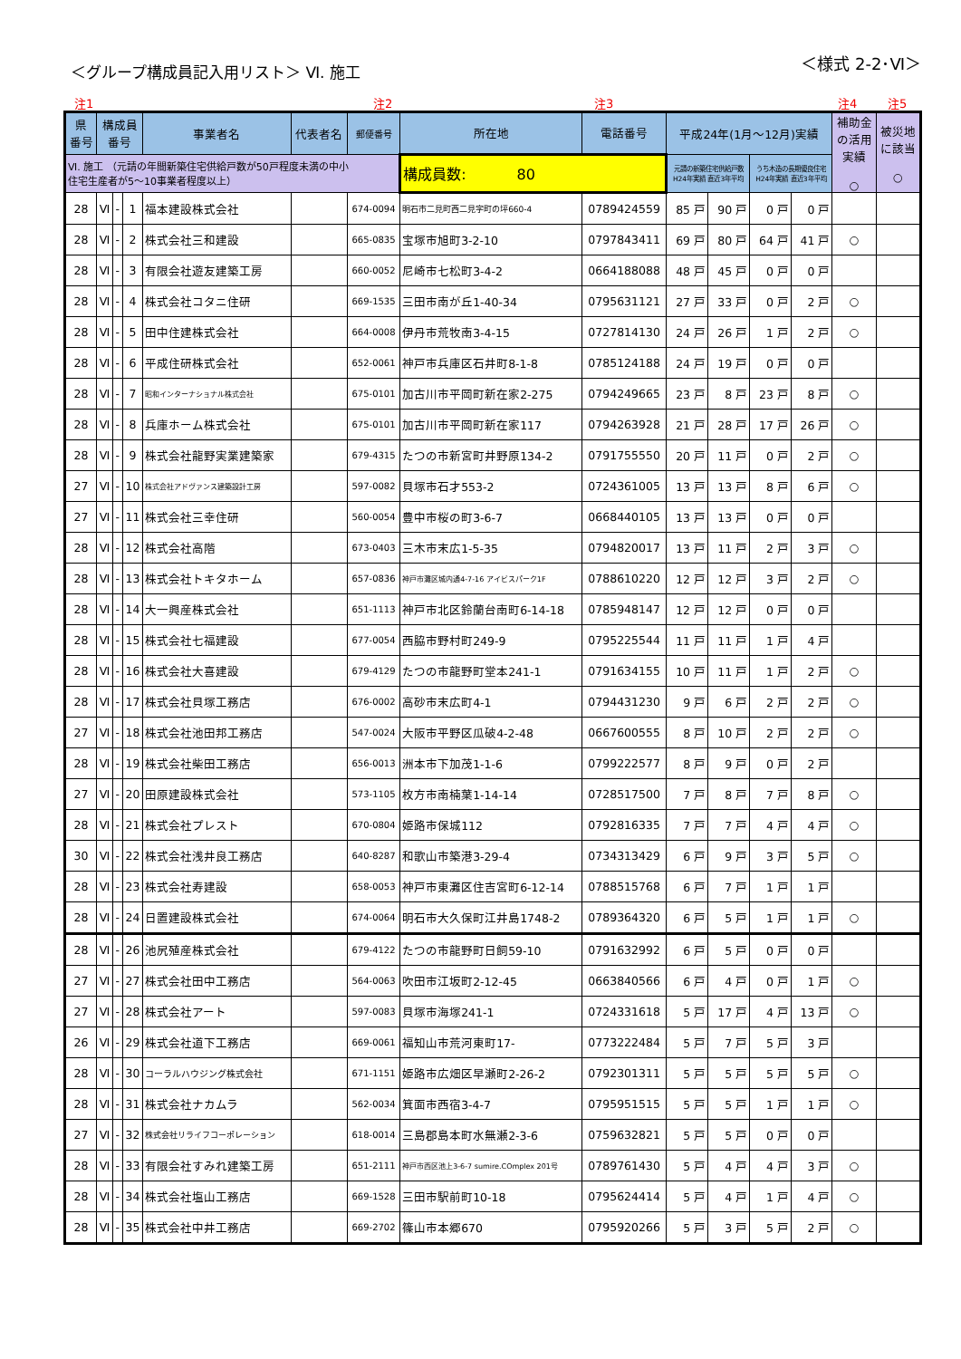＜グループ構成員記入用リスト＞ Ⅵ. 施工
＜様式 2-2･Ⅵ＞
注1 注2 注3 注4 注5
| 県 番号 | 構成員 番号 | | | 事業者名 | 代表者名 | 郵便番号 | 所在地 | 電話番号 | 平成24年(1月～12月)実績 | | | | 補助金 の活用 実績 ○ | 被災地 に該当 ○ |
| --- | --- | --- | --- | --- | --- | --- | --- | --- | --- | --- | --- | --- | --- | --- |
| Ⅵ. 施工 （元請の年間新築住宅供給戸数が50戸程度未満の中小 住宅生産者が5～10事業者程度以上） | | | | | | | 構成員数: 80 | | 元請の新築住宅供給戸数 H24年実績 直近3年平均 | | うち木造の長期優良住宅 H24年実績 直近3年平均 | | | |
| 28 | Ⅵ | - | 1 | 福本建設株式会社 | | 674-0094 | 明石市二見町西二見字町の坪660-4 | 0789424559 | 85 戸 | 90 戸 | 0 戸 | 0 戸 | | |
| 28 | Ⅵ | - | 2 | 株式会社三和建設 | | 665-0835 | 宝塚市旭町3-2-10 | 0797843411 | 69 戸 | 80 戸 | 64 戸 | 41 戸 | ○ | |
| 28 | Ⅵ | - | 3 | 有限会社遊友建築工房 | | 660-0052 | 尼崎市七松町3-4-2 | 0664188088 | 48 戸 | 45 戸 | 0 戸 | 0 戸 | | |
| 28 | Ⅵ | - | 4 | 株式会社コタニ住研 | | 669-1535 | 三田市南が丘1-40-34 | 0795631121 | 27 戸 | 33 戸 | 0 戸 | 2 戸 | ○ | |
| 28 | Ⅵ | - | 5 | 田中住建株式会社 | | 664-0008 | 伊丹市荒牧南3-4-15 | 0727814130 | 24 戸 | 26 戸 | 1 戸 | 2 戸 | ○ | |
| 28 | Ⅵ | - | 6 | 平成住研株式会社 | | 652-0061 | 神戸市兵庫区石井町8-1-8 | 0785124188 | 24 戸 | 19 戸 | 0 戸 | 0 戸 | | |
| 28 | Ⅵ | - | 7 | 昭和インターナショナル株式会社 | | 675-0101 | 加古川市平岡町新在家2-275 | 0794249665 | 23 戸 | 8 戸 | 23 戸 | 8 戸 | ○ | |
| 28 | Ⅵ | - | 8 | 兵庫ホーム株式会社 | | 675-0101 | 加古川市平岡町新在家117 | 0794263928 | 21 戸 | 28 戸 | 17 戸 | 26 戸 | ○ | |
| 28 | Ⅵ | - | 9 | 株式会社龍野実業建築家 | | 679-4315 | たつの市新宮町井野原134-2 | 0791755550 | 20 戸 | 11 戸 | 0 戸 | 2 戸 | ○ | |
| 27 | Ⅵ | - | 10 | 株式会社アドヴァンス建築設計工房 | | 597-0082 | 貝塚市石才553-2 | 0724361005 | 13 戸 | 13 戸 | 8 戸 | 6 戸 | ○ | |
| 27 | Ⅵ | - | 11 | 株式会社三幸住研 | | 560-0054 | 豊中市桜の町3-6-7 | 0668440105 | 13 戸 | 13 戸 | 0 戸 | 0 戸 | | |
| 28 | Ⅵ | - | 12 | 株式会社高階 | | 673-0403 | 三木市末広1-5-35 | 0794820017 | 13 戸 | 11 戸 | 2 戸 | 3 戸 | ○ | |
| 28 | Ⅵ | - | 13 | 株式会社トキタホーム | | 657-0836 | 神戸市灘区城内通4-7-16 アイビスパーク1F | 0788610220 | 12 戸 | 12 戸 | 3 戸 | 2 戸 | ○ | |
| 28 | Ⅵ | - | 14 | 大一興産株式会社 | | 651-1113 | 神戸市北区鈴蘭台南町6-14-18 | 0785948147 | 12 戸 | 12 戸 | 0 戸 | 0 戸 | | |
| 28 | Ⅵ | - | 15 | 株式会社七福建設 | | 677-0054 | 西脇市野村町249-9 | 0795225544 | 11 戸 | 11 戸 | 1 戸 | 4 戸 | | |
| 28 | Ⅵ | - | 16 | 株式会社大喜建設 | | 679-4129 | たつの市龍野町堂本241-1 | 0791634155 | 10 戸 | 11 戸 | 1 戸 | 2 戸 | ○ | |
| 28 | Ⅵ | - | 17 | 株式会社貝塚工務店 | | 676-0002 | 高砂市末広町4-1 | 0794431230 | 9 戸 | 6 戸 | 2 戸 | 2 戸 | ○ | |
| 27 | Ⅵ | - | 18 | 株式会社池田邦工務店 | | 547-0024 | 大阪市平野区瓜破4-2-48 | 0667600555 | 8 戸 | 10 戸 | 2 戸 | 2 戸 | ○ | |
| 28 | Ⅵ | - | 19 | 株式会社柴田工務店 | | 656-0013 | 洲本市下加茂1-1-6 | 0799222577 | 8 戸 | 9 戸 | 0 戸 | 2 戸 | | |
| 27 | Ⅵ | - | 20 | 田原建設株式会社 | | 573-1105 | 枚方市南楠葉1-14-14 | 0728517500 | 7 戸 | 8 戸 | 7 戸 | 8 戸 | ○ | |
| 28 | Ⅵ | - | 21 | 株式会社プレスト | | 670-0804 | 姫路市保城112 | 0792816335 | 7 戸 | 7 戸 | 4 戸 | 4 戸 | ○ | |
| 30 | Ⅵ | - | 22 | 株式会社浅井良工務店 | | 640-8287 | 和歌山市築港3-29-4 | 0734313429 | 6 戸 | 9 戸 | 3 戸 | 5 戸 | ○ | |
| 28 | Ⅵ | - | 23 | 株式会社寿建設 | | 658-0053 | 神戸市東灘区住吉宮町6-12-14 | 0788515768 | 6 戸 | 7 戸 | 1 戸 | 1 戸 | | |
| 28 | Ⅵ | - | 24 | 日置建設株式会社 | | 674-0064 | 明石市大久保町江井島1748-2 | 0789364320 | 6 戸 | 5 戸 | 1 戸 | 1 戸 | ○ | |
| 28 | Ⅵ | - | 26 | 池尻殖産株式会社 | | 679-4122 | たつの市龍野町日飼59-10 | 0791632992 | 6 戸 | 5 戸 | 0 戸 | 0 戸 | | |
| 27 | Ⅵ | - | 27 | 株式会社田中工務店 | | 564-0063 | 吹田市江坂町2-12-45 | 0663840566 | 6 戸 | 4 戸 | 0 戸 | 1 戸 | ○ | |
| 27 | Ⅵ | - | 28 | 株式会社アート | | 597-0083 | 貝塚市海塚241-1 | 0724331618 | 5 戸 | 17 戸 | 4 戸 | 13 戸 | ○ | |
| 26 | Ⅵ | - | 29 | 株式会社道下工務店 | | 669-0061 | 福知山市荒河東町17- | 0773222484 | 5 戸 | 7 戸 | 5 戸 | 3 戸 | | |
| 28 | Ⅵ | - | 30 | コーラルハウジング株式会社 | | 671-1151 | 姫路市広畑区早瀬町2-26-2 | 0792301311 | 5 戸 | 5 戸 | 5 戸 | 5 戸 | ○ | |
| 28 | Ⅵ | - | 31 | 株式会社ナカムラ | | 562-0034 | 箕面市西宿3-4-7 | 0795951515 | 5 戸 | 5 戸 | 1 戸 | 1 戸 | ○ | |
| 27 | Ⅵ | - | 32 | 株式会社リライフコーポレーション | | 618-0014 | 三島郡島本町水無瀬2-3-6 | 0759632821 | 5 戸 | 5 戸 | 0 戸 | 0 戸 | | |
| 28 | Ⅵ | - | 33 | 有限会社すみれ建築工房 | | 651-2111 | 神戸市西区池上3-6-7 sumire.COmplex 201号 | 0789761430 | 5 戸 | 4 戸 | 4 戸 | 3 戸 | ○ | |
| 28 | Ⅵ | - | 34 | 株式会社塩山工務店 | | 669-1528 | 三田市駅前町10-18 | 0795624414 | 5 戸 | 4 戸 | 1 戸 | 4 戸 | ○ | |
| 28 | Ⅵ | - | 35 | 株式会社中井工務店 | | 669-2702 | 篠山市本郷670 | 0795920266 | 5 戸 | 3 戸 | 5 戸 | 2 戸 | ○ | |